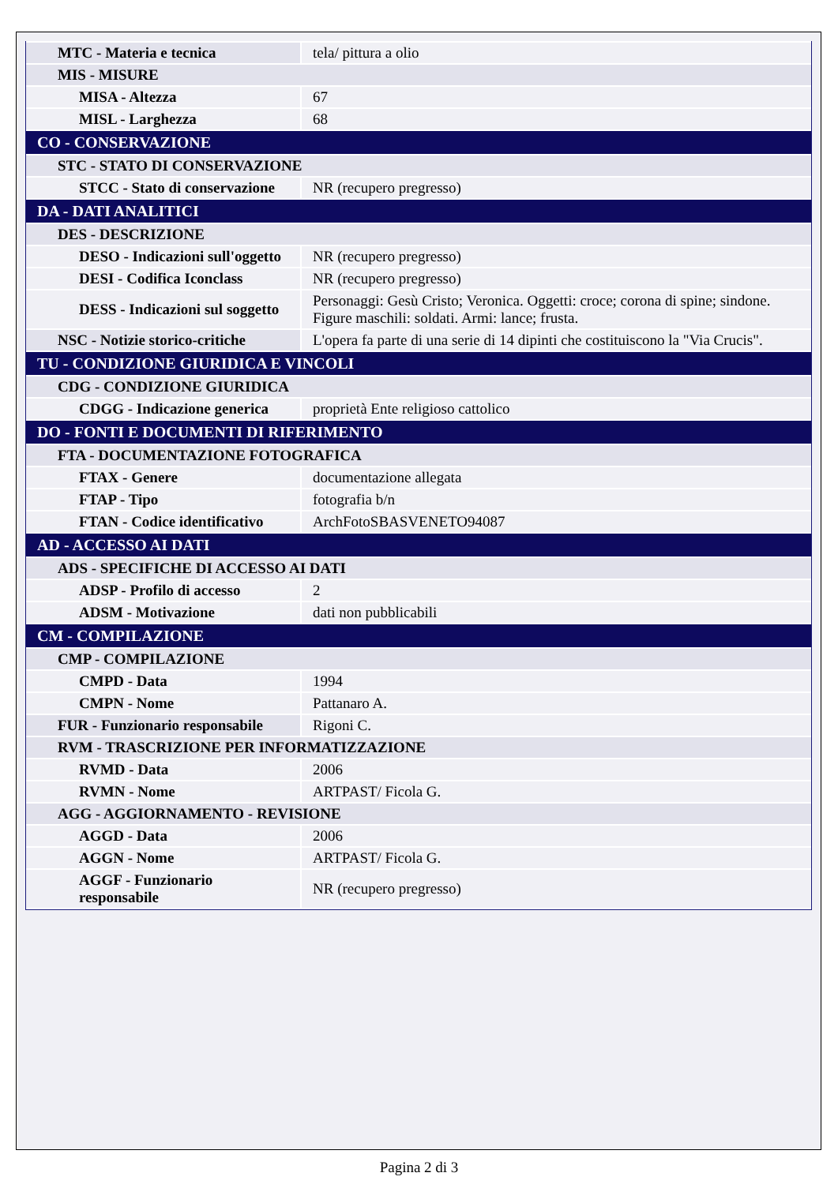| MTC - Materia e tecnica | tela/ pittura a olio |
| MIS - MISURE | |
| MISA - Altezza | 67 |
| MISL - Larghezza | 68 |
| CO - CONSERVAZIONE | |
| STC - STATO DI CONSERVAZIONE | |
| STCC - Stato di conservazione | NR (recupero pregresso) |
| DA - DATI ANALITICI | |
| DES - DESCRIZIONE | |
| DESO - Indicazioni sull'oggetto | NR (recupero pregresso) |
| DESI - Codifica Iconclass | NR (recupero pregresso) |
| DESS - Indicazioni sul soggetto | Personaggi: Gesù Cristo; Veronica. Oggetti: croce; corona di spine; sindone. Figure maschili: soldati. Armi: lance; frusta. |
| NSC - Notizie storico-critiche | L'opera fa parte di una serie di 14 dipinti che costituiscono la "Via Crucis". |
| TU - CONDIZIONE GIURIDICA E VINCOLI | |
| CDG - CONDIZIONE GIURIDICA | |
| CDGG - Indicazione generica | proprietà Ente religioso cattolico |
| DO - FONTI E DOCUMENTI DI RIFERIMENTO | |
| FTA - DOCUMENTAZIONE FOTOGRAFICA | |
| FTAX - Genere | documentazione allegata |
| FTAP - Tipo | fotografia b/n |
| FTAN - Codice identificativo | ArchFotoSBASVENETO94087 |
| AD - ACCESSO AI DATI | |
| ADS - SPECIFICHE DI ACCESSO AI DATI | |
| ADSP - Profilo di accesso | 2 |
| ADSM - Motivazione | dati non pubblicabili |
| CM - COMPILAZIONE | |
| CMP - COMPILAZIONE | |
| CMPD - Data | 1994 |
| CMPN - Nome | Pattanaro A. |
| FUR - Funzionario responsabile | Rigoni C. |
| RVM - TRASCRIZIONE PER INFORMATIZZAZIONE | |
| RVMD - Data | 2006 |
| RVMN - Nome | ARTPAST/ Ficola G. |
| AGG - AGGIORNAMENTO - REVISIONE | |
| AGGD - Data | 2006 |
| AGGN - Nome | ARTPAST/ Ficola G. |
| AGGF - Funzionario responsabile | NR (recupero pregresso) |
Pagina 2 di 3